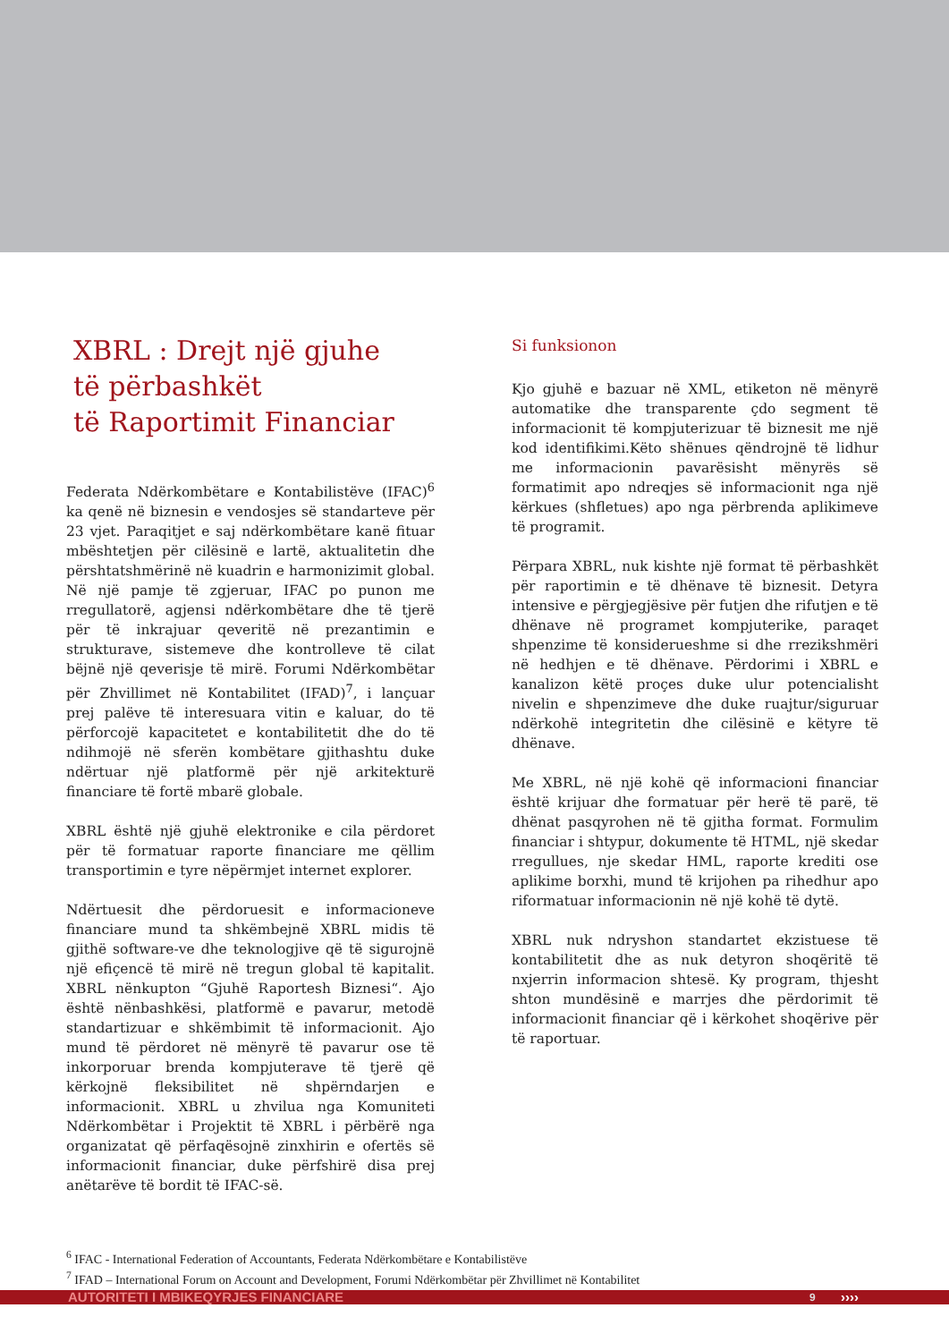XBRL : Drejt një gjuhe
të përbashkët
të Raportimit Financiar
Federata Ndërkombëtare e Kontabilistëve (IFAC)<sup>6</sup> ka qenë në biznesin e vendosjes së standarteve për 23 vjet. Paraqitjet e saj ndërkombëtare kanë fituar mbështetjen për cilësinë e lartë, aktualitetin dhe përshtatshmërinë në kuadrin e harmonizimit global. Në një pamje të zgjeruar, IFAC po punon me rregullatorë, agjensi ndërkombëtare dhe të tjerë për të inkrajuar qeveritë në prezantimin e strukturave, sistemeve dhe kontrolleve të cilat bëjnë një qeverisje të mirë. Forumi Ndërkombëtar për Zhvillimet në Kontabilitet (IFAD)<sup>7</sup>, i lançuar prej palëve të interesuara vitin e kaluar, do të përforcojë kapacitetet e kontabilitetit dhe do të ndihmojë në sferën kombëtare gjithashtu duke ndërtuar një platformë për një arkitekturë financiare të fortë mbarë globale.
XBRL është një gjuhë elektronike e cila përdoret për të formatuar raporte financiare me qëllim transportimin e tyre nëpërmjet internet explorer.
Ndërtuesit dhe përdoruesit e informacioneve financiare mund ta shkëmbejnë XBRL midis të gjithë software-ve dhe teknologjive që të sigurojnë një efiçencë të mirë në tregun global të kapitalit. XBRL nënkupton “Gjuhë Raportesh Biznesi“. Ajo është nënbashkësi, platformë e pavarur, metodë standartizuar e shkëmbimit të informacionit. Ajo mund të përdoret në mënyrë të pavarur ose të inkorporuar brenda kompjuterave të tjerë që kërkojnë fleksibilitet në shpërndarjen e informacionit. XBRL u zhvilua nga Komuniteti Ndërkombëtar i Projektit të XBRL i përbërë nga organizatat që përfaqësojnë zinxhirin e ofertës së informacionit financiar, duke përfshirë disa prej anëtarëve të bordit të IFAC-së.
Si funksionon
Kjo gjuhë e bazuar në XML, etiketon në mënyrë automatike dhe transparente çdo segment të informacionit të kompjuterizuar të biznesit me një kod identifikimi.Këto shënues qëndrojnë të lidhur me informacionin pavarësisht mënyrës së formatimit apo ndreqjes së informacionit nga një kërkues (shfletues) apo nga përbrenda aplikimeve të programit.
Përpara XBRL, nuk kishte një format të përbashkët për raportimin e të dhënave të biznesit. Detyra intensive e përgjegjësive për futjen dhe rifutjen e të dhënave në programet kompjuterike, paraqet shpenzime të konsiderueshme si dhe rrezikshmëri në hedhjen e të dhënave. Përdorimi i XBRL e kanalizon këtë proçes duke ulur potencialisht nivelin e shpenzimeve dhe duke ruajtur/siguruar ndërkohë integritetin dhe cilësinë e këtyre të dhënave.
Me XBRL, në një kohë që informacioni financiar është krijuar dhe formatuar për herë të parë, të dhënat pasqyrohen në të gjitha format. Formulim financiar i shtypur, dokumente të HTML, një skedar rregullues, nje skedar HML, raporte krediti ose aplikime borxhi, mund të krijohen pa rihedhur apo riformatuar informacionin në një kohë të dytë.
XBRL nuk ndryshon standartet ekzistuese të kontabilitetit dhe as nuk detyron shoqëritë të nxjerrin informacion shtesë. Ky program, thjesht shton mundësinë e marrjes dhe përdorimit të informacionit financiar që i kërkohet shoqërive për të raportuar.
<sup>6</sup> IFAC - International Federation of Accountants, Federata Ndërkombëtare e Kontabilistëve
<sup>7</sup> IFAD – International Forum on Account and Development, Forumi Ndërkombëtar për Zhvillimet në Kontabilitet
AUTORITETI I MBIKEQYRJES FINANCIARE 9 ››››